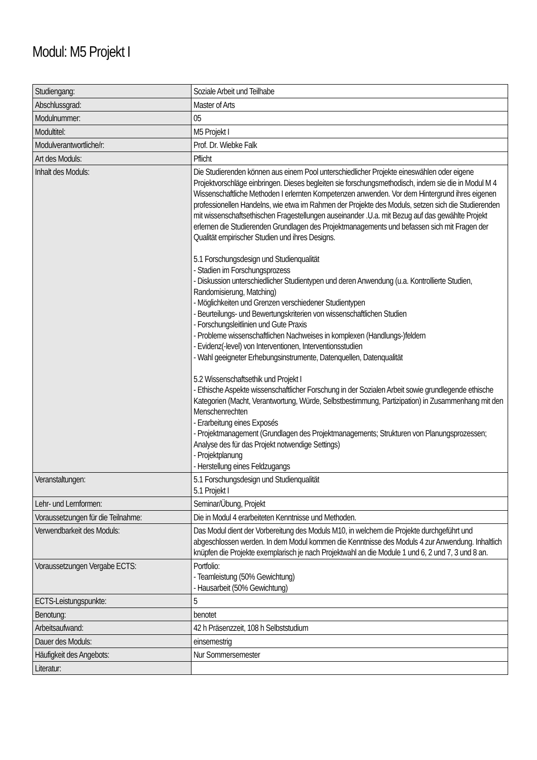Modul: M5 Projekt I
| Studiengang: | Soziale Arbeit und Teilhabe |
| Abschlussgrad: | Master of Arts |
| Modulnummer: | 05 |
| Modultitel: | M5 Projekt I |
| Modulverantwortliche/r: | Prof. Dr. Wiebke Falk |
| Art des Moduls: | Pflicht |
| Inhalt des Moduls: | Die Studierenden können aus einem Pool unterschiedlicher Projekte eineswählen oder eigene Projektvorschläge einbringen. Dieses begleiten sie forschungsmethodisch, indem sie die in Modul M 4 Wissenschaftliche Methoden I erlernten Kompetenzen anwenden. Vor dem Hintergrund ihres eigenen professionellen Handelns, wie etwa im Rahmen der Projekte des Moduls, setzen sich die Studierenden mit wissenschaftsethischen Fragestellungen auseinander .U.a. mit Bezug auf das gewählte Projekt erlernen die Studierenden Grundlagen des Projektmanagements und befassen sich mit Fragen der Qualität empirischer Studien und ihres Designs. 5.1 Forschungsdesign und Studienqualität - Stadien im Forschungsprozess - Diskussion unterschiedlicher Studientypen und deren Anwendung (u.a. Kontrollierte Studien, Randomisierung, Matching) - Möglichkeiten und Grenzen verschiedener Studientypen - Beurteilungs- und Bewertungskriterien von wissenschaftlichen Studien - Forschungsleitlinien und Gute Praxis - Probleme wissenschaftlichen Nachweises in komplexen (Handlungs-)feldern - Evidenz(-level) von Interventionen, Interventionsstudien - Wahl geeigneter Erhebungsinstrumente, Datenquellen, Datenqualität 5.2 Wissenschaftsethik und Projekt I - Ethische Aspekte wissenschaftlicher Forschung in der Sozialen Arbeit sowie grundlegende ethische Kategorien (Macht, Verantwortung, Würde, Selbstbestimmung, Partizipation) in Zusammenhang mit den Menschenrechten - Erarbeitung eines Exposés - Projektmanagement (Grundlagen des Projektmanagements; Strukturen von Planungsprozessen; Analyse des für das Projekt notwendige Settings) - Projektplanung - Herstellung eines Feldzugangs |
| Veranstaltungen: | 5.1 Forschungsdesign und Studienqualität 5.1 Projekt I |
| Lehr- und Lernformen: | Seminar/Übung, Projekt |
| Voraussetzungen für die Teilnahme: | Die in Modul 4 erarbeiteten Kenntnisse und Methoden. |
| Verwendbarkeit des Moduls: | Das Modul dient der Vorbereitung des Moduls M10, in welchem die Projekte durchgeführt und abgeschlossen werden. In dem Modul kommen die Kenntnisse des Moduls 4 zur Anwendung. Inhaltlich knüpfen die Projekte exemplarisch je nach Projektwahl an die Module 1 und 6, 2 und 7, 3 und 8 an. |
| Voraussetzungen Vergabe ECTS: | Portfolio: - Teamleistung (50% Gewichtung) - Hausarbeit (50% Gewichtung) |
| ECTS-Leistungspunkte: | 5 |
| Benotung: | benotet |
| Arbeitsaufwand: | 42 h Präsenzzeit, 108 h Selbststudium |
| Dauer des Moduls: | einsemestrig |
| Häufigkeit des Angebots: | Nur Sommersemester |
| Literatur: | |